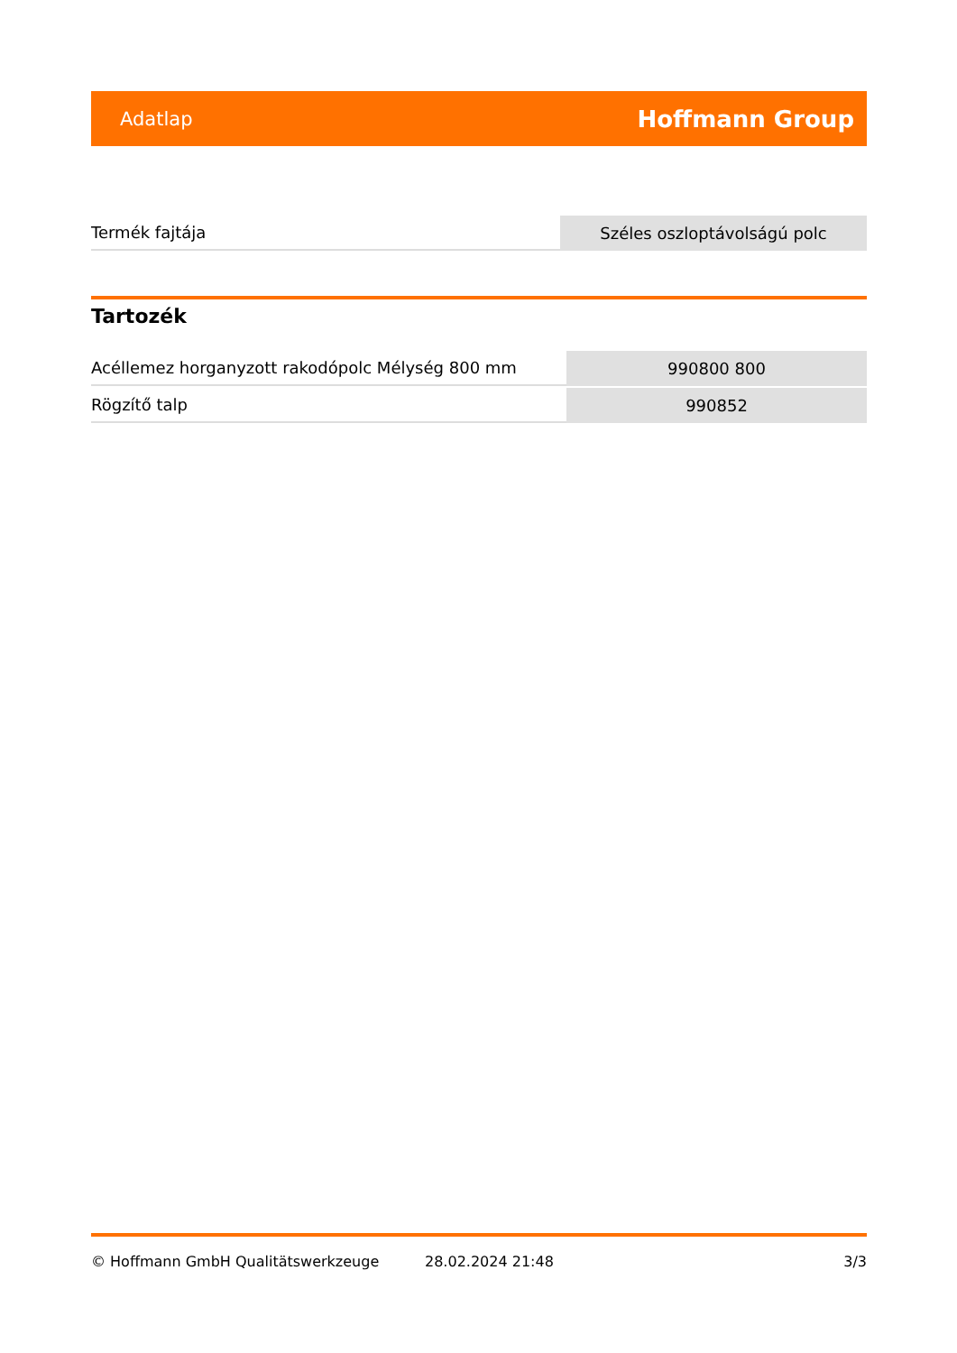Adatlap Hoffmann Group
| Termék fajtája | Széles oszloptávolságú polc |
Tartozék
| Acéllemez horganyzott rakodópolc Mélység 800 mm | 990800 800 |
| Rögzítő talp | 990852 |
© Hoffmann GmbH Qualitätswerkzeuge 28.02.2024 21:48 3/3